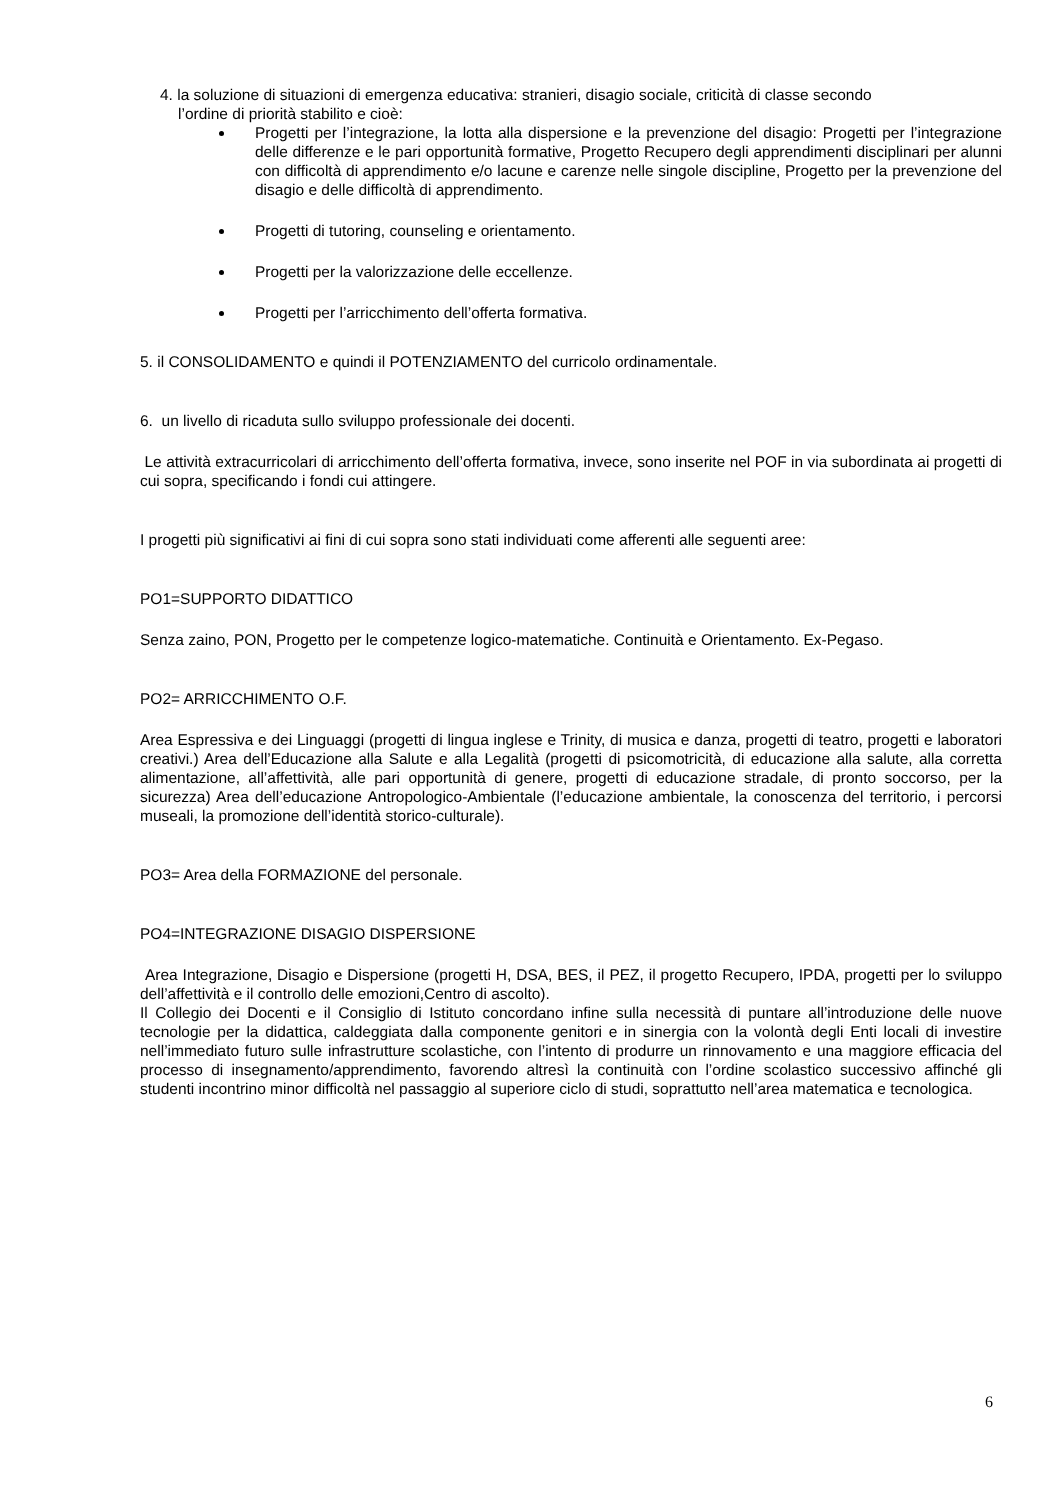4. la soluzione di situazioni di emergenza educativa: stranieri, disagio sociale, criticità di classe secondo
l’ordine di priorità stabilito e cioè:
Progetti per l’integrazione, la lotta alla dispersione e la prevenzione del disagio: Progetti per l’integrazione delle differenze e le pari opportunità formative, Progetto Recupero degli apprendimenti disciplinari per alunni con difficoltà di apprendimento e/o lacune e carenze nelle singole discipline, Progetto per la prevenzione del disagio e delle difficoltà di apprendimento.
Progetti di tutoring, counseling e orientamento.
Progetti per la valorizzazione delle eccellenze.
Progetti per l’arricchimento dell’offerta formativa.
5. il CONSOLIDAMENTO e quindi il POTENZIAMENTO del curricolo ordinamentale.
6. un livello di ricaduta sullo sviluppo professionale dei docenti.
Le attività extracurricolari di arricchimento dell’offerta formativa, invece, sono inserite nel POF in via subordinata ai progetti di cui sopra, specificando i fondi cui attingere.
I progetti più significativi ai fini di cui sopra sono stati individuati come afferenti alle seguenti aree:
PO1=SUPPORTO DIDATTICO
Senza zaino, PON, Progetto per le competenze logico-matematiche. Continuità e Orientamento. Ex-Pegaso.
PO2= ARRICCHIMENTO O.F.
Area Espressiva e dei Linguaggi (progetti di lingua inglese e Trinity, di musica e danza, progetti di teatro, progetti e laboratori creativi.) Area dell’Educazione alla Salute e alla Legalità (progetti di psicomotricità, di educazione alla salute, alla corretta alimentazione, all’affettività, alle pari opportunità di genere, progetti di educazione stradale, di pronto soccorso, per la sicurezza) Area dell’educazione Antropologico-Ambientale (l’educazione ambientale, la conoscenza del territorio, i percorsi museali, la promozione dell’identità storico-culturale).
PO3= Area della FORMAZIONE del personale.
PO4=INTEGRAZIONE DISAGIO DISPERSIONE
Area Integrazione, Disagio e Dispersione (progetti H, DSA, BES, il PEZ, il progetto Recupero, IPDA, progetti per lo sviluppo dell’affettività e il controllo delle emozioni,Centro di ascolto).
Il Collegio dei Docenti e il Consiglio di Istituto concordano infine sulla necessità di puntare all’introduzione delle nuove tecnologie per la didattica, caldeggiata dalla componente genitori e in sinergia con la volontà degli Enti locali di investire nell’immediato futuro sulle infrastrutture scolastiche, con l’intento di produrre un rinnovamento e una maggiore efficacia del processo di insegnamento/apprendimento, favorendo altresì la continuità con l’ordine scolastico successivo affinché gli studenti incontrino minor difficoltà nel passaggio al superiore ciclo di studi, soprattutto nell’area matematica e tecnologica.
6